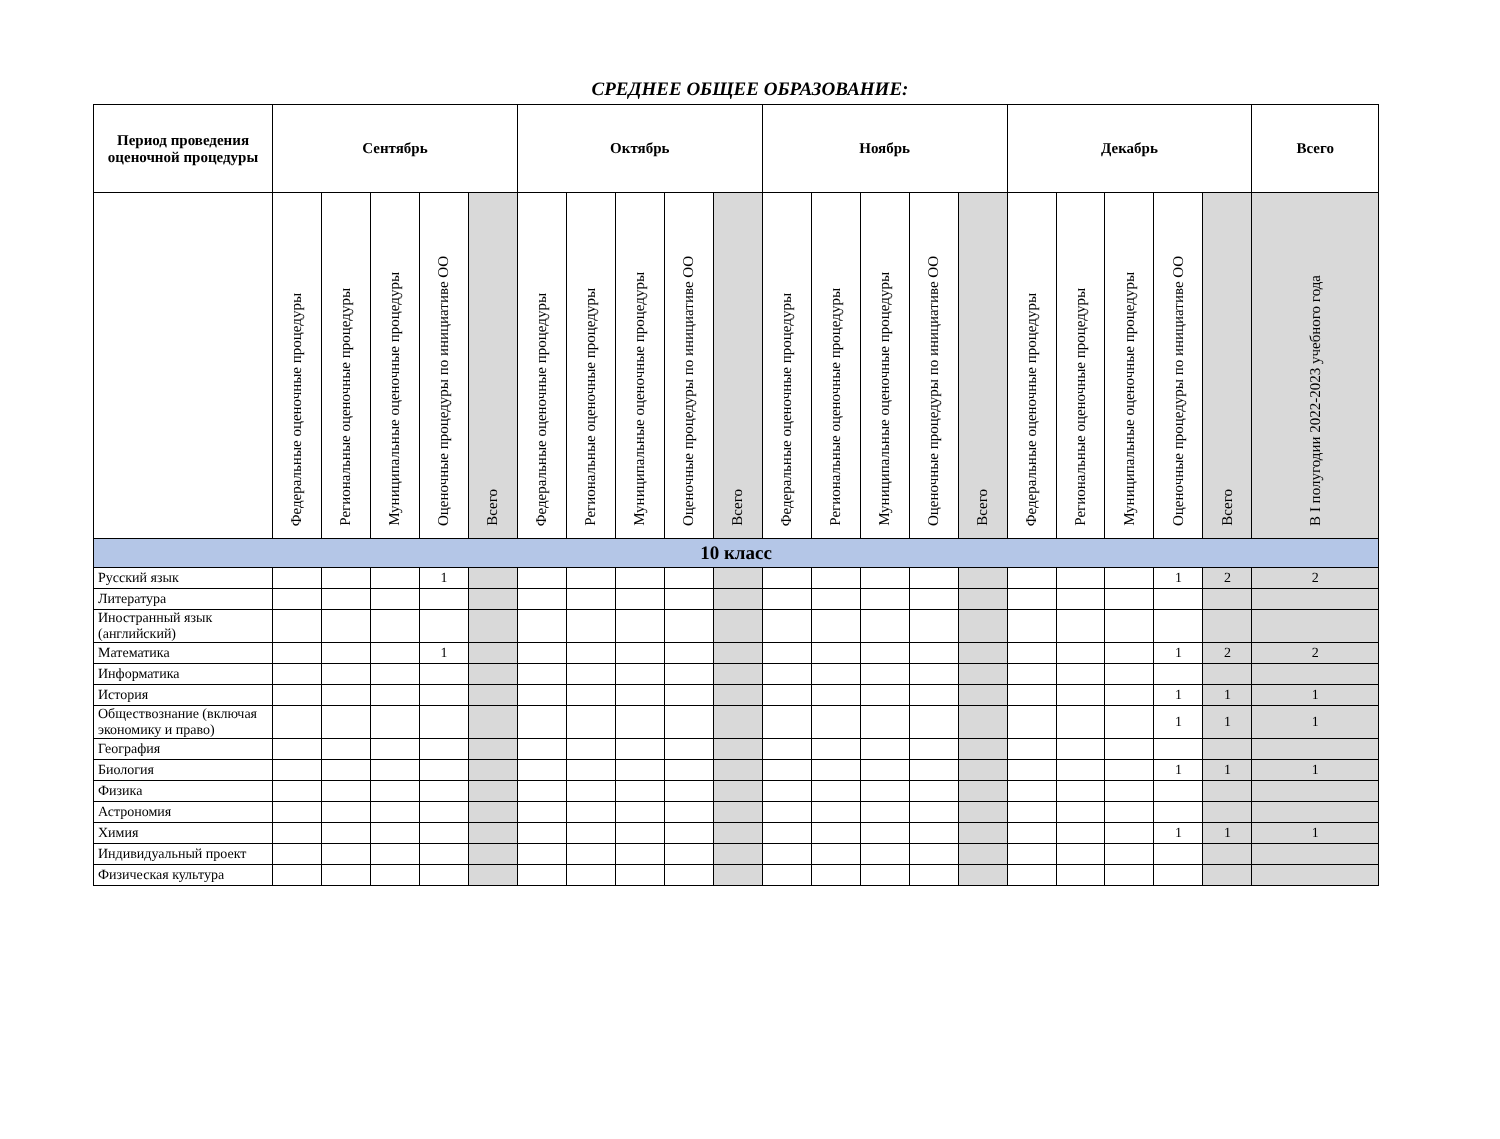СРЕДНЕЕ ОБЩЕЕ ОБРАЗОВАНИЕ:
| Период проведения оценочной процедуры | Сентябрь | | | | | Октябрь | | | | | Ноябрь | | | | | Декабрь | | | | | Всего |
| --- | --- | --- | --- | --- | --- | --- | --- | --- | --- | --- | --- | --- | --- | --- | --- | --- | --- | --- | --- | --- | --- |
| | Федеральные оценочные процедуры | Региональные оценочные процедуры | Муниципальные оценочные процедуры | Оценочные процедуры по инициативе ОО | Всего | Федеральные оценочные процедуры | Региональные оценочные процедуры | Муниципальные оценочные процедуры | Оценочные процедуры по инициативе ОО | Всего | Федеральные оценочные процедуры | Региональные оценочные процедуры | Муниципальные оценочные процедуры | Оценочные процедуры по инициативе ОО | Всего | Федеральные оценочные процедуры | Региональные оценочные процедуры | Муниципальные оценочные процедуры | Оценочные процедуры по инициативе ОО | Всего | В I полугодии 2022-2023 учебного года |
| 10 класс | | | | | | | | | | | | | | | | | | | | | |
| Русский язык | | | | 1 | | | | | | | | | | | | | | | 1 | 2 | 2 |
| Литература | | | | | | | | | | | | | | | | | | | | | |
| Иностранный язык (английский) | | | | | | | | | | | | | | | | | | | | | |
| Математика | | | | 1 | | | | | | | | | | | | | | | 1 | 2 | 2 |
| Информатика | | | | | | | | | | | | | | | | | | | | | |
| История | | | | | | | | | | | | | | | | | | | 1 | 1 | 1 |
| Обществознание (включая экономику и право) | | | | | | | | | | | | | | | | | | | 1 | 1 | 1 |
| География | | | | | | | | | | | | | | | | | | | | | |
| Биология | | | | | | | | | | | | | | | | | | | 1 | 1 | 1 |
| Физика | | | | | | | | | | | | | | | | | | | | | |
| Астрономия | | | | | | | | | | | | | | | | | | | | | |
| Химия | | | | | | | | | | | | | | | | | | | 1 | 1 | 1 |
| Индивидуальный проект | | | | | | | | | | | | | | | | | | | | | |
| Физическая культура | | | | | | | | | | | | | | | | | | | | | |